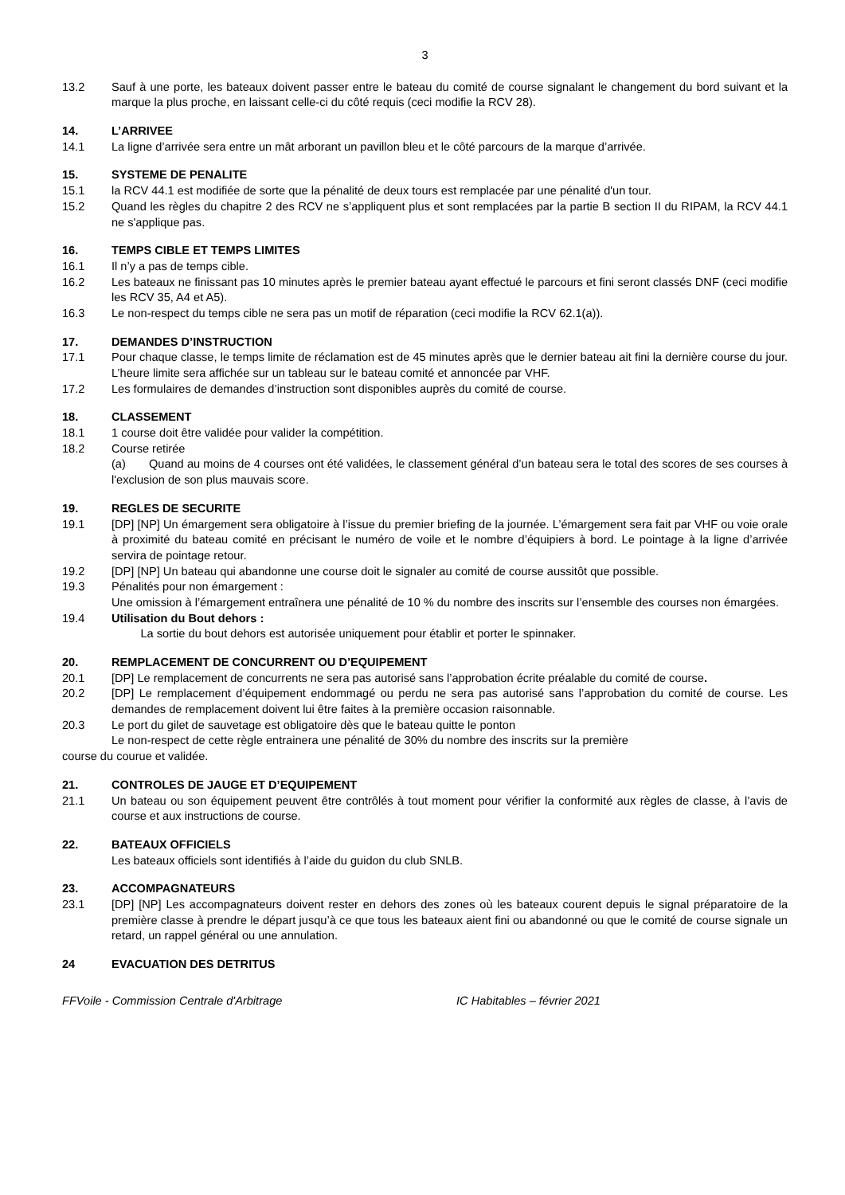3
13.2 Sauf à une porte, les bateaux doivent passer entre le bateau du comité de course signalant le changement du bord suivant et la marque la plus proche, en laissant celle-ci du côté requis (ceci modifie la RCV 28).
14. L’ARRIVEE
14.1 La ligne d’arrivée sera entre un mât arborant un pavillon bleu et le côté parcours de la marque d’arrivée.
15. SYSTEME DE PENALITE
15.1 la RCV 44.1 est modifiée de sorte que la pénalité de deux tours est remplacée par une pénalité d'un tour.
15.2 Quand les règles du chapitre 2 des RCV ne s’appliquent plus et sont remplacées par la partie B section II du RIPAM, la RCV 44.1 ne s'applique pas.
16. TEMPS CIBLE ET TEMPS LIMITES
16.1 Il n’y a pas de temps cible.
16.2 Les bateaux ne finissant pas 10 minutes après le premier bateau ayant effectué le parcours et fini seront classés DNF (ceci modifie les RCV 35, A4 et A5).
16.3 Le non-respect du temps cible ne sera pas un motif de réparation (ceci modifie la RCV 62.1(a)).
17. DEMANDES D’INSTRUCTION
17.1 Pour chaque classe, le temps limite de réclamation est de 45 minutes après que le dernier bateau ait fini la dernière course du jour. L’heure limite sera affichée sur un tableau sur le bateau comité et annoncée par VHF.
17.2 Les formulaires de demandes d’instruction sont disponibles auprès du comité de course.
18. CLASSEMENT
18.1 1 course doit être validée pour valider la compétition.
18.2 Course retirée
(a) Quand au moins de 4 courses ont été validées, le classement général d’un bateau sera le total des scores de ses courses à l'exclusion de son plus mauvais score.
19. REGLES DE SECURITE
19.1 [DP] [NP] Un émargement sera obligatoire à l’issue du premier briefing de la journée. L’émargement sera fait par VHF ou voie orale à proximité du bateau comité en précisant le numéro de voile et le nombre d’équipiers à bord. Le pointage à la ligne d’arrivée servira de pointage retour.
19.2 [DP] [NP] Un bateau qui abandonne une course doit le signaler au comité de course aussitôt que possible.
19.3 Pénalités pour non émargement :
Une omission à l’émargement entraînera une pénalité de 10 % du nombre des inscrits sur l’ensemble des courses non émargées.
19.4 Utilisation du Bout dehors :
La sortie du bout dehors est autorisée uniquement pour établir et porter le spinnaker.
20. REMPLACEMENT DE CONCURRENT OU D’EQUIPEMENT
20.1 [DP] Le remplacement de concurrents ne sera pas autorisé sans l’approbation écrite préalable du comité de course.
20.2 [DP] Le remplacement d’équipement endommagé ou perdu ne sera pas autorisé sans l’approbation du comité de course. Les demandes de remplacement doivent lui être faites à la première occasion raisonnable.
20.3 Le port du gilet de sauvetage est obligatoire dès que le bateau quitte le ponton
Le non-respect de cette règle entrainera une pénalité de 30% du nombre des inscrits sur la première
course du courue et validée.
21. CONTROLES DE JAUGE ET D’EQUIPEMENT
21.1 Un bateau ou son équipement peuvent être contrôlés à tout moment pour vérifier la conformité aux règles de classe, à l’avis de course et aux instructions de course.
22. BATEAUX OFFICIELS
Les bateaux officiels sont identifiés à l’aide du guidon du club SNLB.
23. ACCOMPAGNATEURS
23.1 [DP] [NP] Les accompagnateurs doivent rester en dehors des zones où les bateaux courent depuis le signal préparatoire de la première classe à prendre le départ jusqu’à ce que tous les bateaux aient fini ou abandonné ou que le comité de course signale un retard, un rappel général ou une annulation.
24 EVACUATION DES DETRITUS
FFVoile - Commission Centrale d'Arbitrage IC Habitables – février 2021